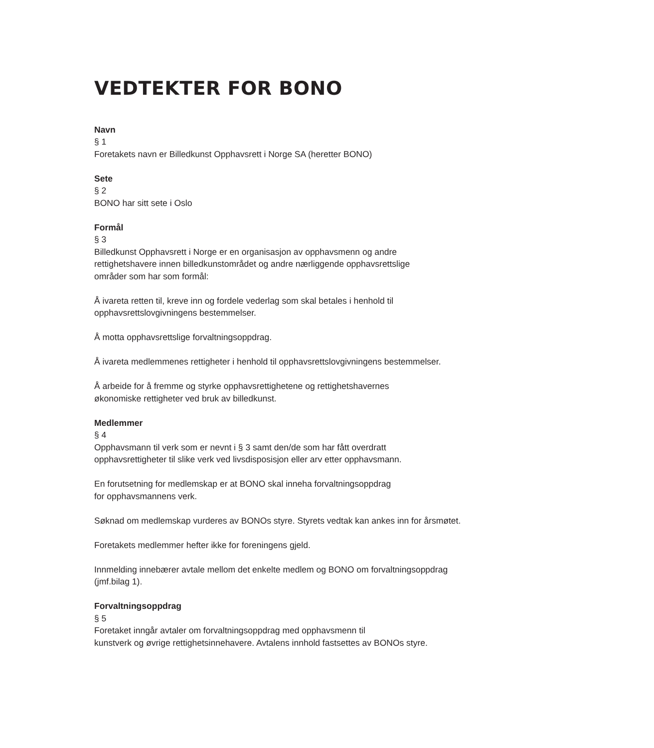VEDTEKTER FOR BONO
Navn
§ 1
Foretakets navn er Billedkunst Opphavsrett i Norge SA (heretter BONO)
Sete
§ 2
BONO har sitt sete i Oslo
Formål
§ 3
Billedkunst Opphavsrett i Norge er en organisasjon av opphavsmenn og andre
rettighetshavere innen billedkunstområdet og andre nærliggende opphavsrettslige
områder som har som formål:
Å ivareta retten til, kreve inn og fordele vederlag som skal betales i henhold til
opphavsrettslovgivningens bestemmelser.
Å motta opphavsrettslige forvaltningsoppdrag.
Å ivareta medlemmenes rettigheter i henhold til opphavsrettslovgivningens bestemmelser.
Å arbeide for å fremme og styrke opphavsrettighetene og rettighetshavernes
økonomiske rettigheter ved bruk av billedkunst.
Medlemmer
§ 4
Opphavsmann til verk som er nevnt i § 3 samt den/de som har fått overdratt
opphavsrettigheter til slike verk ved livsdisposisjon eller arv etter opphavsmann.
En forutsetning for medlemskap er at BONO skal inneha forvaltningsoppdrag
for opphavsmannens verk.
Søknad om medlemskap vurderes av BONOs styre. Styrets vedtak kan ankes inn for årsmøtet.
Foretakets medlemmer hefter ikke for foreningens gjeld.
Innmelding innebærer avtale mellom det enkelte medlem og BONO om forvaltningsoppdrag
(jmf.bilag 1).
Forvaltningsoppdrag
§ 5
Foretaket inngår avtaler om forvaltningsoppdrag med opphavsmenn til
kunstverk og øvrige rettighetsinnehavere. Avtalens innhold fastsettes av BONOs styre.